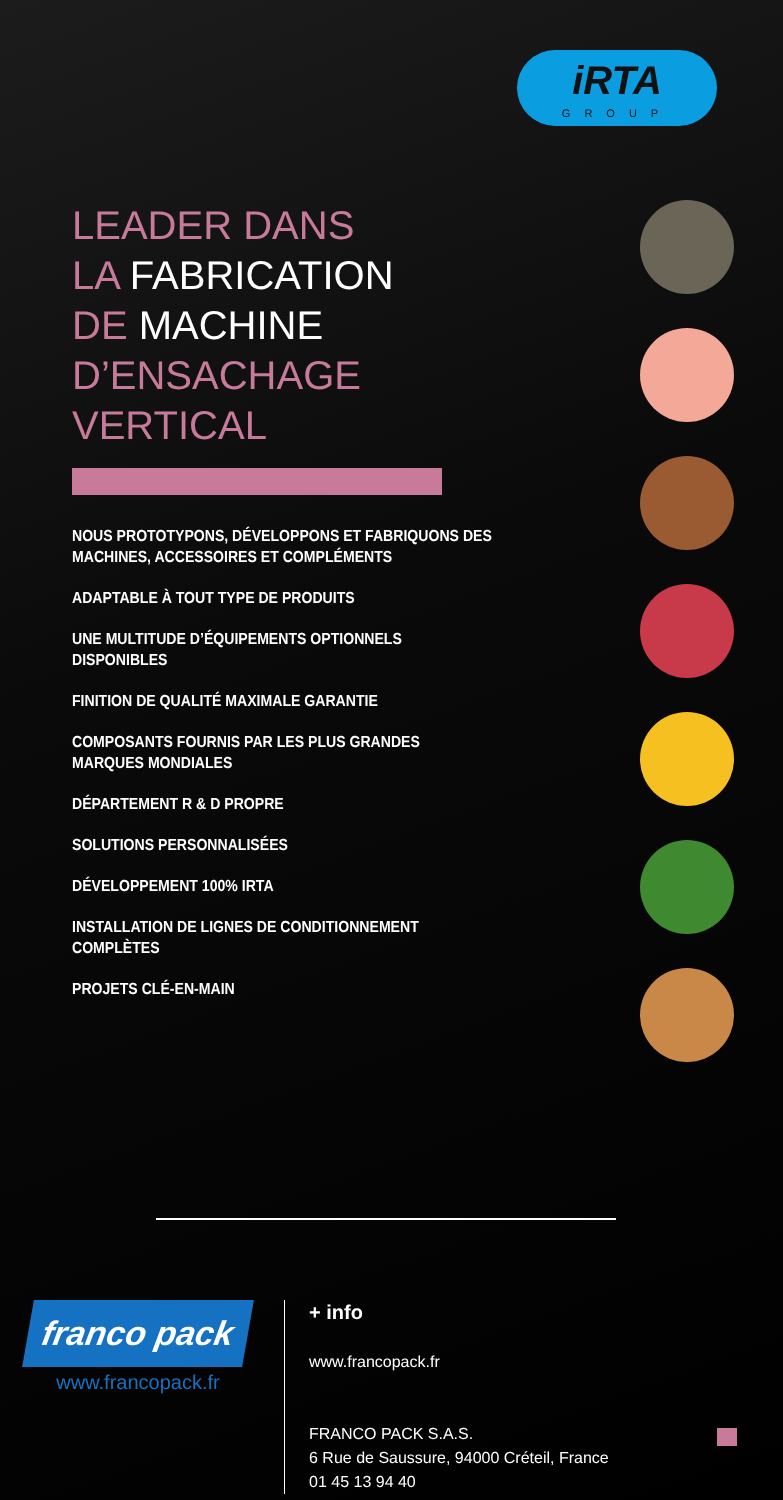iRTA
GROUP
LEADER DANS
LA FABRICATION
DE MACHINE
D’ENSACHAGE
VERTICAL
NOUS PROTOTYPONS, DÉVELOPPONS ET FABRIQUONS DES MACHINES, ACCESSOIRES ET COMPLÉMENTS
ADAPTABLE À TOUT TYPE DE PRODUITS
UNE MULTITUDE D’ÉQUIPEMENTS OPTIONNELS DISPONIBLES
FINITION DE QUALITÉ MAXIMALE GARANTIE
COMPOSANTS FOURNIS PAR LES PLUS GRANDES MARQUES MONDIALES
DÉPARTEMENT R & D PROPRE
SOLUTIONS PERSONNALISÉES
DÉVELOPPEMENT 100% IRTA
INSTALLATION DE LIGNES DE CONDITIONNEMENT COMPLÈTES
PROJETS CLÉ-EN-MAIN
franco pack
www.francopack.fr
+ info
www.francopack.fr
FRANCO PACK S.A.S.
6 Rue de Saussure, 94000 Créteil, France
01 45 13 94 40